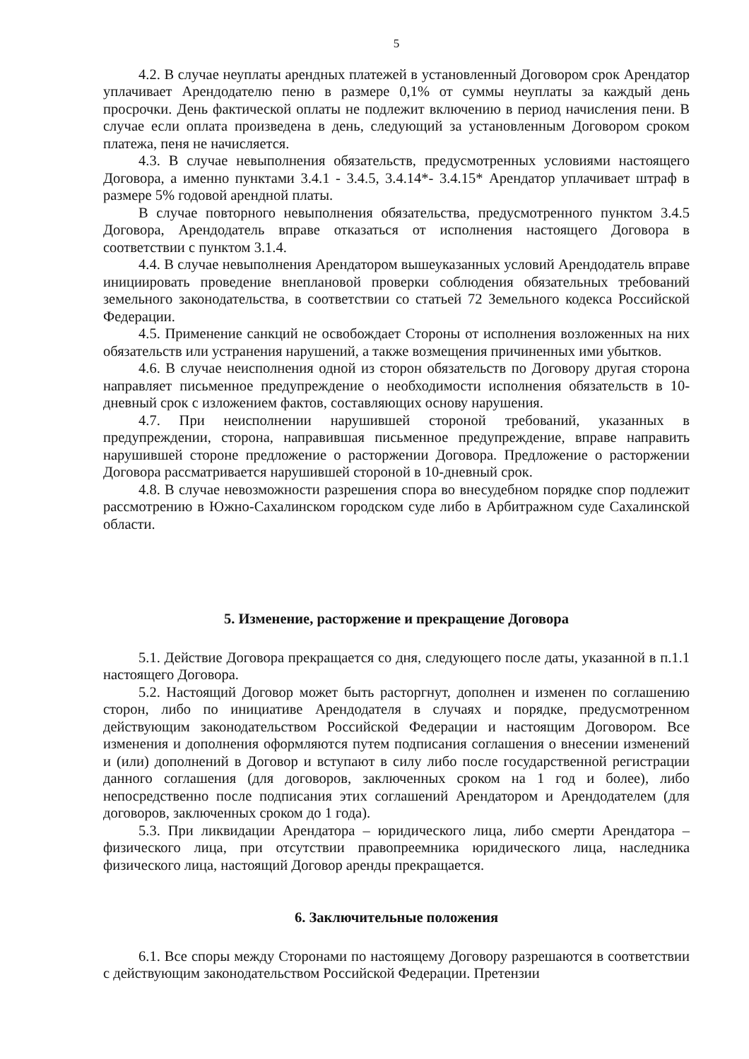5
4.2. В случае неуплаты арендных платежей в установленный Договором срок Арендатор уплачивает Арендодателю пеню в размере 0,1% от суммы неуплаты за каждый день просрочки. День фактической оплаты не подлежит включению в период начисления пени. В случае если оплата произведена в день, следующий за установленным Договором сроком платежа, пеня не начисляется.
4.3. В случае невыполнения обязательств, предусмотренных условиями настоящего Договора, а именно пунктами 3.4.1 - 3.4.5, 3.4.14*- 3.4.15* Арендатор уплачивает штраф в размере 5% годовой арендной платы.
В случае повторного невыполнения обязательства, предусмотренного пунктом 3.4.5 Договора, Арендодатель вправе отказаться от исполнения настоящего Договора в соответствии с пунктом 3.1.4.
4.4. В случае невыполнения Арендатором вышеуказанных условий Арендодатель вправе инициировать проведение внеплановой проверки соблюдения обязательных требований земельного законодательства, в соответствии со статьей 72 Земельного кодекса Российской Федерации.
4.5. Применение санкций не освобождает Стороны от исполнения возложенных на них обязательств или устранения нарушений, а также возмещения причиненных ими убытков.
4.6. В случае неисполнения одной из сторон обязательств по Договору другая сторона направляет письменное предупреждение о необходимости исполнения обязательств в 10-дневный срок с изложением фактов, составляющих основу нарушения.
4.7. При неисполнении нарушившей стороной требований, указанных в предупреждении, сторона, направившая письменное предупреждение, вправе направить нарушившей стороне предложение о расторжении Договора. Предложение о расторжении Договора рассматривается нарушившей стороной в 10-дневный срок.
4.8. В случае невозможности разрешения спора во внесудебном порядке спор подлежит рассмотрению в Южно-Сахалинском городском суде либо в Арбитражном суде Сахалинской области.
5. Изменение, расторжение и прекращение Договора
5.1. Действие Договора прекращается со дня, следующего после даты, указанной в п.1.1 настоящего Договора.
5.2. Настоящий Договор может быть расторгнут, дополнен и изменен по соглашению сторон, либо по инициативе Арендодателя в случаях и порядке, предусмотренном действующим законодательством Российской Федерации и настоящим Договором. Все изменения и дополнения оформляются путем подписания соглашения о внесении изменений и (или) дополнений в Договор и вступают в силу либо после государственной регистрации данного соглашения (для договоров, заключенных сроком на 1 год и более), либо непосредственно после подписания этих соглашений Арендатором и Арендодателем (для договоров, заключенных сроком до 1 года).
5.3. При ликвидации Арендатора – юридического лица, либо смерти Арендатора – физического лица, при отсутствии правопреемника юридического лица, наследника физического лица, настоящий Договор аренды прекращается.
6. Заключительные положения
6.1. Все споры между Сторонами по настоящему Договору разрешаются в соответствии с действующим законодательством Российской Федерации. Претензии